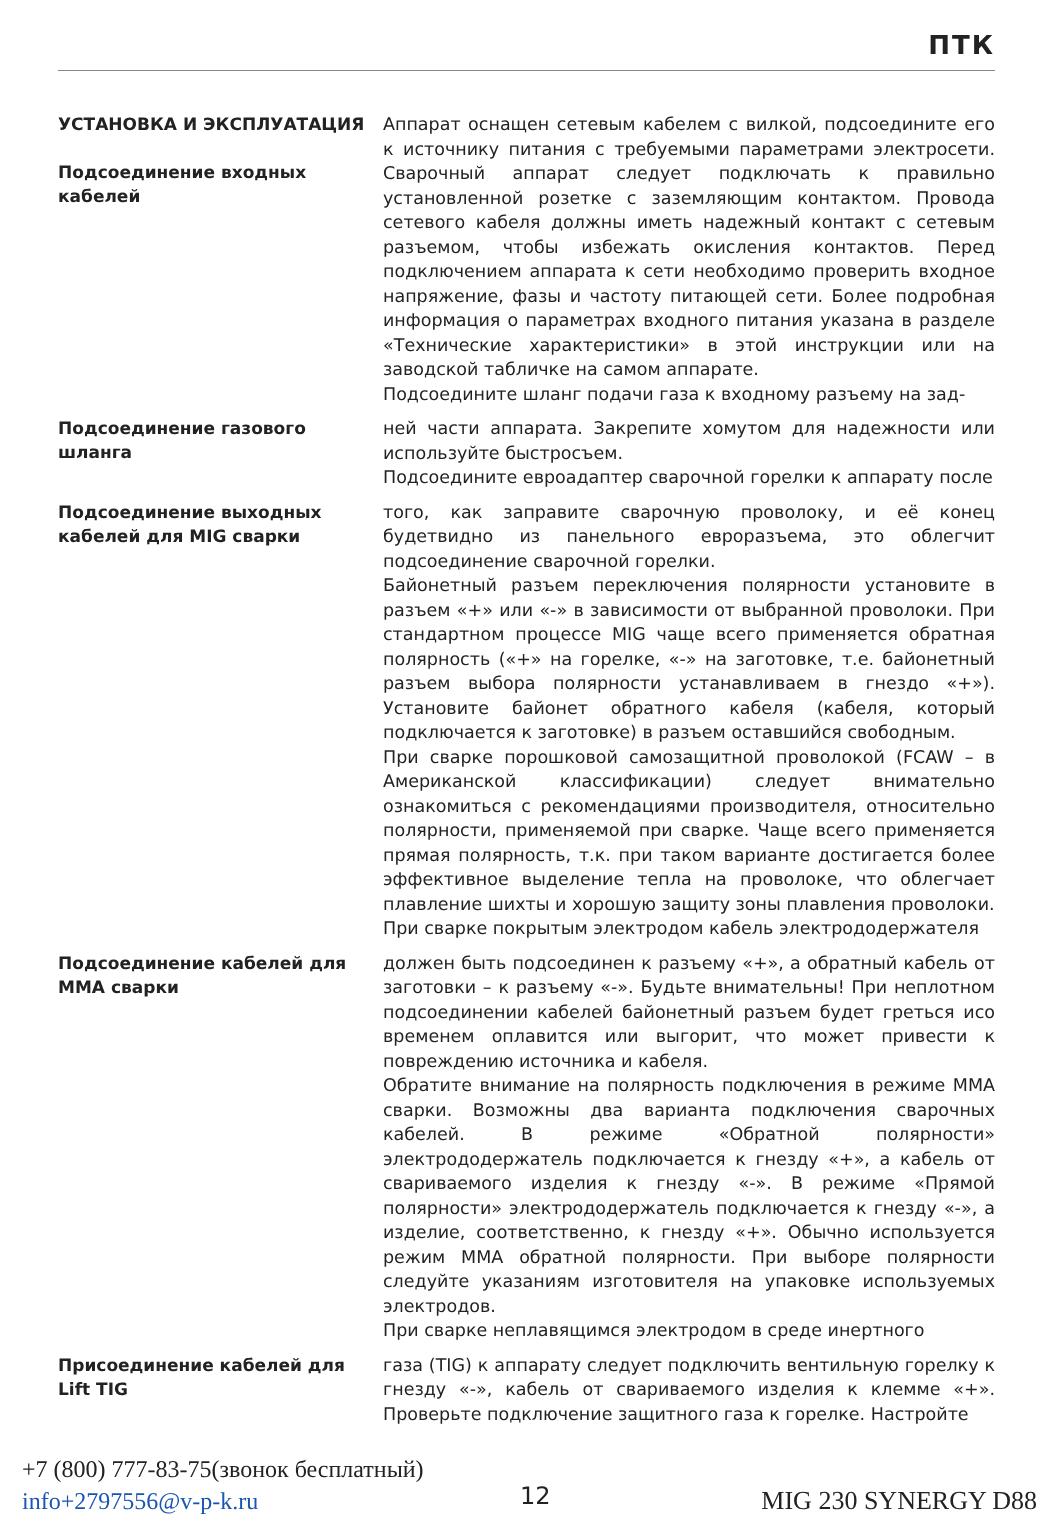ПТК
УСТАНОВКА И ЭКСПЛУАТАЦИЯ
Подсоединение входных кабелей
Аппарат оснащен сетевым кабелем с вилкой, подсоедините его к источнику питания с требуемыми параметрами электросети. Сварочный аппарат следует подключать к правильно установленной розетке с заземляющим контактом. Провода сетевого кабеля должны иметь надежный контакт с сетевым разъемом, чтобы избежать окисления контактов. Перед подключением аппарата к сети необходимо проверить входное напряжение, фазы и частоту питающей сети. Более подробная информация о параметрах входного питания указана в разделе «Технические характеристики» в этой инструкции или на заводской табличке на самом аппарате.
Подсоедините шланг подачи газа к входному разъему на зад-
Подсоединение газового шланга
ней части аппарата. Закрепите хомутом для надежности или используйте быстросъем.
Подсоедините евроадаптер сварочной горелки к аппарату после
Подсоединение выходных кабелей для MIG сварки
того, как заправите сварочную проволоку, и её конец будетвидно из панельного евроразъема, это облегчит подсоединение сварочной горелки.
Байонетный разъем переключения полярности установите в разъем «+» или «-» в зависимости от выбранной проволоки. При стандартном процессе MIG чаще всего применяется обратная полярность («+» на горелке, «-» на заготовке, т.е. байонетный разъем выбора полярности устанавливаем в гнездо «+»). Установите байонет обратного кабеля (кабеля, который подключается к заготовке) в разъем оставшийся свободным.
При сварке порошковой самозащитной проволокой (FCAW – в Американской классификации) следует внимательно ознакомиться с рекомендациями производителя, относительно полярности, применяемой при сварке. Чаще всего применяется прямая полярность, т.к. при таком варианте достигается более эффективное выделение тепла на проволоке, что облегчает плавление шихты и хорошую защиту зоны плавления проволоки.
При сварке покрытым электродом кабель электрододержателя
Подсоединение кабелей для MMA сварки
должен быть подсоединен к разъему «+», а обратный кабель от заготовки – к разъему «-». Будьте внимательны! При неплотном подсоединении кабелей байонетный разъем будет греться исо временем оплавится или выгорит, что может привести к повреждению источника и кабеля.
Обратите внимание на полярность подключения в режиме MMA сварки. Возможны два варианта подключения сварочных кабелей. В режиме «Обратной полярности» электрододержатель подключается к гнезду «+», а кабель от свариваемого изделия к гнезду «-». В режиме «Прямой полярности» электрододержатель подключается к гнезду «-», а изделие, соответственно, к гнезду «+». Обычно используется режим MMA обратной полярности. При выборе полярности следуйте указаниям изготовителя на упаковке используемых электродов.
При сварке неплавящимся электродом в среде инертного
Присоединение кабелей для Lift TIG
газа (TIG) к аппарату следует подключить вентильную горелку к гнезду «-», кабель от свариваемого изделия к клемме «+». Проверьте подключение защитного газа к горелке. Настройте
+7 (800) 777-83-75(звонок бесплатный)
info+2797556@v-p-k.ru
12 MIG 230 SYNERGY D88